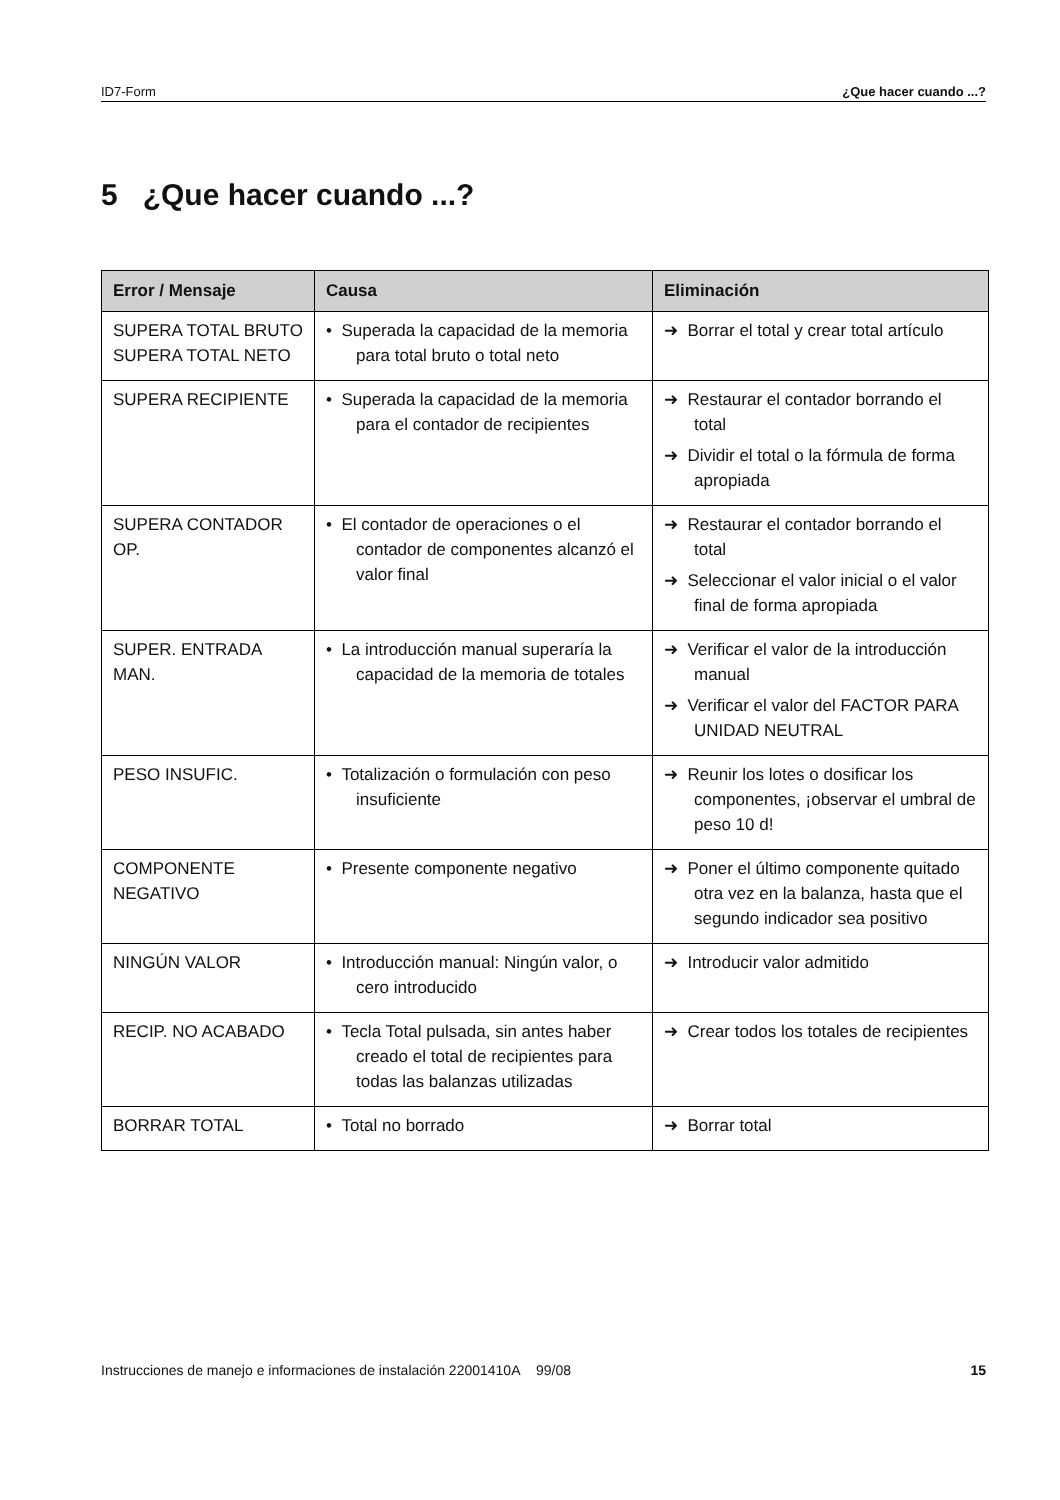ID7-Form ¿Que hacer cuando ...?
5 ¿Que hacer cuando ...?
| Error / Mensaje | Causa | Eliminación |
| --- | --- | --- |
| SUPERA TOTAL BRUTO SUPERA TOTAL NETO | • Superada la capacidad de la memoria para total bruto o total neto | ➜ Borrar el total y crear total artículo |
| SUPERA RECIPIENTE | • Superada la capacidad de la memoria para el contador de recipientes | ➜ Restaurar el contador borrando el total ➜ Dividir el total o la fórmula de forma apropiada |
| SUPERA CONTADOR OP. | • El contador de operaciones o el contador de componentes alcanzó el valor final | ➜ Restaurar el contador borrando el total ➜ Seleccionar el valor inicial o el valor final de forma apropiada |
| SUPER. ENTRADA MAN. | • La introducción manual superaría la capacidad de la memoria de totales | ➜ Verificar el valor de la introducción manual ➜ Verificar el valor del FACTOR PARA UNIDAD NEUTRAL |
| PESO INSUFIC. | • Totalización o formulación con peso insuficiente | ➜ Reunir los lotes o dosificar los componentes, ¡observar el umbral de peso 10 d! |
| COMPONENTE NEGATIVO | • Presente componente negativo | ➜ Poner el último componente quitado otra vez en la balanza, hasta que el segundo indicador sea positivo |
| NINGÚN VALOR | • Introducción manual: Ningún valor, o cero introducido | ➜ Introducir valor admitido |
| RECIP. NO ACABADO | • Tecla Total pulsada, sin antes haber creado el total de recipientes para todas las balanzas utilizadas | ➜ Crear todos los totales de recipientes |
| BORRAR TOTAL | • Total no borrado | ➜ Borrar total |
Instrucciones de manejo e informaciones de instalación 22001410A 99/08 15